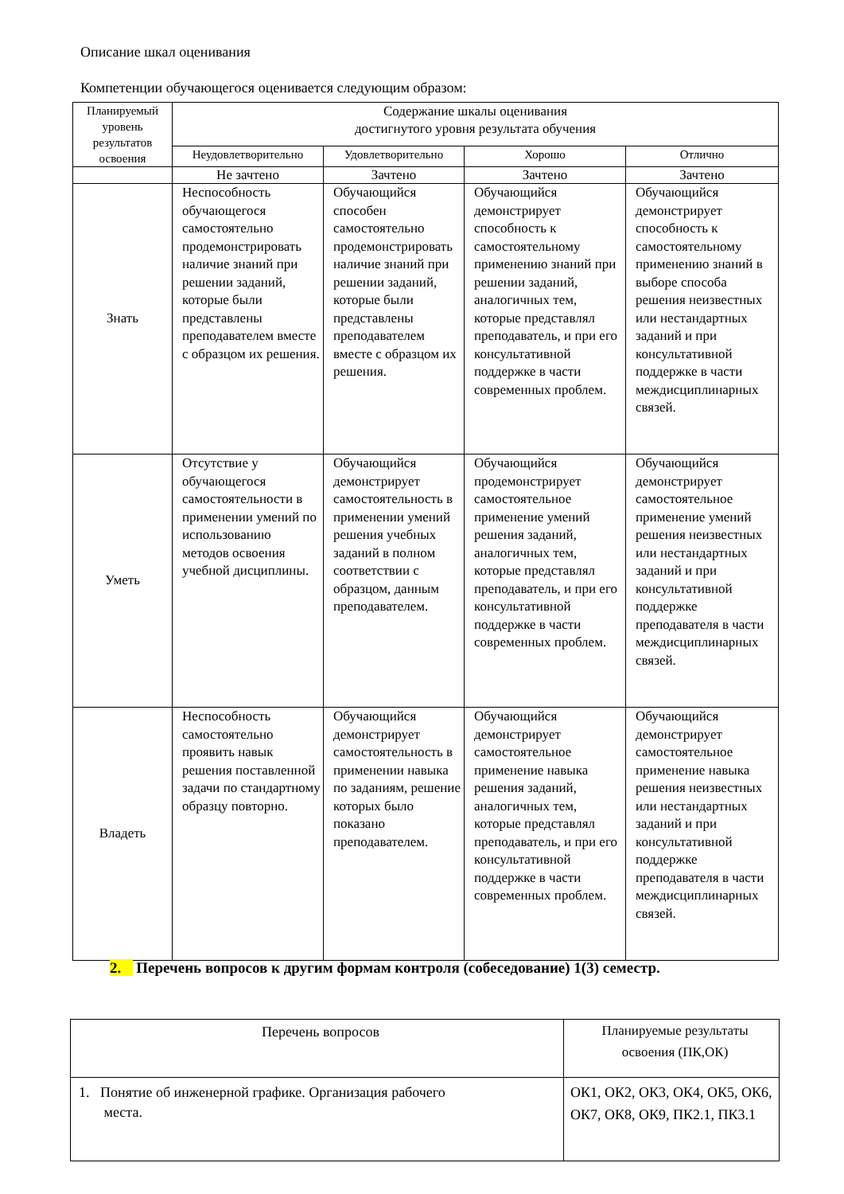Описание шкал оценивания
Компетенции обучающегося оценивается следующим образом:
| Планируемый уровень результатов освоения | Содержание шкалы оценивания достигнутого уровня результата обучения | | | |
| --- | --- | --- | --- | --- |
| | Неудовлетворительно | Удовлетворительно | Хорошо | Отлично |
| | Не зачтено | Зачтено | Зачтено | Зачтено |
| Знать | Неспособность обучающегося самостоятельно продемонстрировать наличие знаний при решении заданий, которые были представлены преподавателем вместе с образцом их решения. | Обучающийся способен самостоятельно продемонстрировать наличие знаний при решении заданий, которые были представлены преподавателем вместе с образцом их решения. | Обучающийся демонстрирует способность к самостоятельному применению знаний при решении заданий, аналогичных тем, которые представлял преподаватель, и при его консультативной поддержке в части современных проблем. | Обучающийся демонстрирует способность к самостоятельному применению знаний в выборе способа решения неизвестных или нестандартных заданий и при консультативной поддержке в части междисциплинарных связей. |
| Уметь | Отсутствие у обучающегося самостоятельности в применении умений по использованию методов освоения учебной дисциплины. | Обучающийся демонстрирует самостоятельность в применении умений решения учебных заданий в полном соответствии с образцом, данным преподавателем. | Обучающийся продемонстрирует самостоятельное применение умений решения заданий, аналогичных тем, которые представлял преподаватель, и при его консультативной поддержке в части современных проблем. | Обучающийся демонстрирует самостоятельное применение умений решения неизвестных или нестандартных заданий и при консультативной поддержке преподавателя в части междисциплинарных связей. |
| Владеть | Неспособность самостоятельно проявить навык решения поставленной задачи по стандартному образцу повторно. | Обучающийся демонстрирует самостоятельность в применении навыка по заданиям, решение которых было показано преподавателем. | Обучающийся демонстрирует самостоятельное применение навыка решения заданий, аналогичных тем, которые представлял преподаватель, и при его консультативной поддержке в части современных проблем. | Обучающийся демонстрирует самостоятельное применение навыка решения неизвестных или нестандартных заданий и при консультативной поддержке преподавателя в части междисциплинарных связей. |
2. Перечень вопросов к другим формам контроля (собеседование) 1(3) семестр.
| Перечень вопросов | Планируемые результаты освоения (ПК,ОК) |
| 1. Понятие об инженерной графике. Организация рабочего места. | ОК1, ОК2, ОК3, ОК4, ОК5, ОК6, ОК7, ОК8, ОК9, ПК2.1, ПК3.1 |